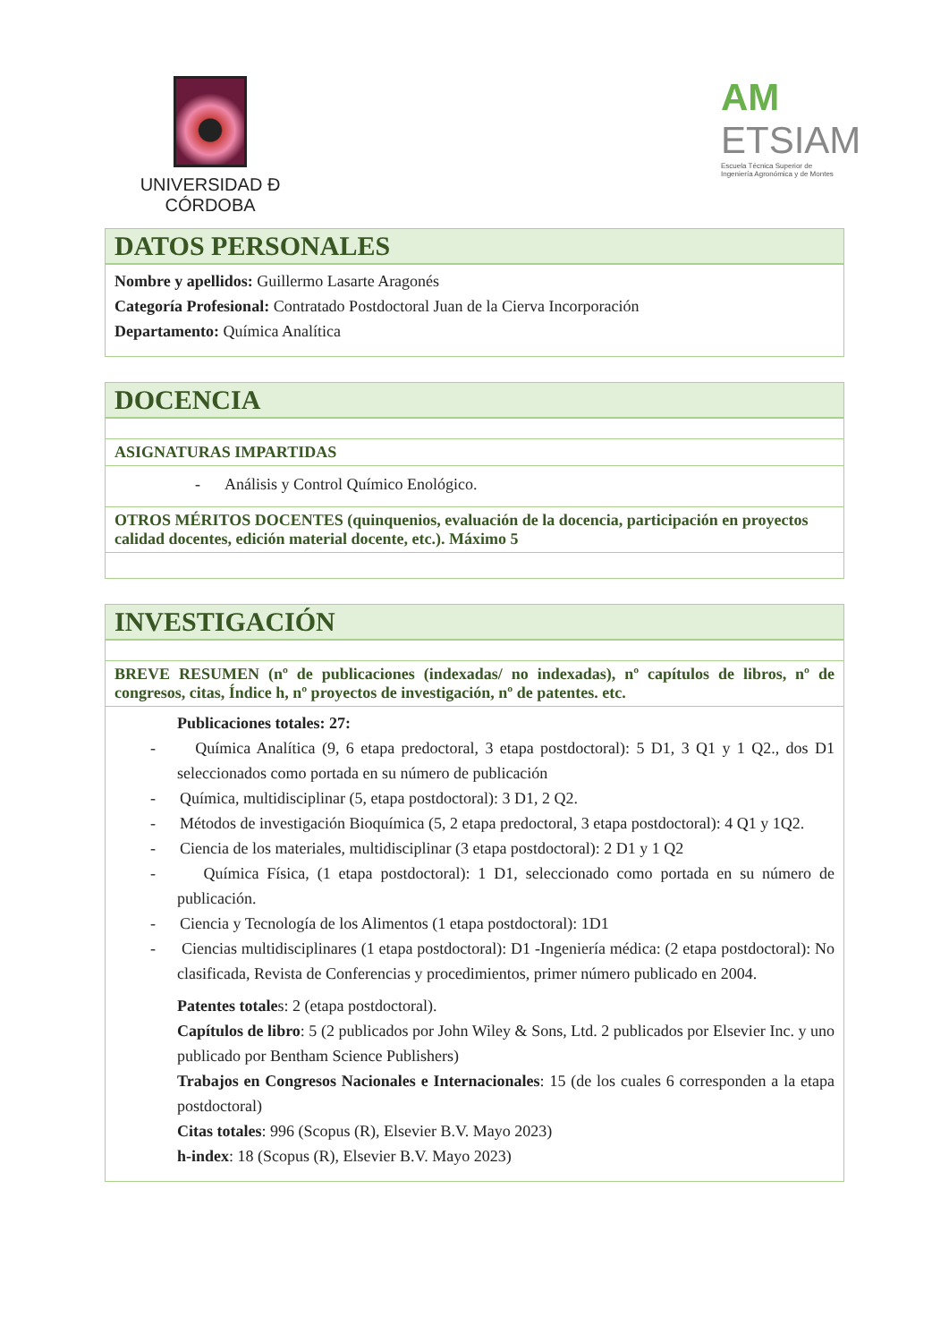UNIVERSIDAD Đ CÓRDOBA
AM
ETSIAM
Escuela Técnica Superior de
Ingeniería Agronómica y de Montes
| DATOS PERSONALES |
| --- |
| Nombre y apellidos: Guillermo Lasarte Aragonés Categoría Profesional: Contratado Postdoctoral Juan de la Cierva Incorporación Departamento: Química Analítica |
| DOCENCIA |
| --- |
| ASIGNATURAS IMPARTIDAS |
| - Análisis y Control Químico Enológico. |
| OTROS MÉRITOS DOCENTES (quinquenios, evaluación de la docencia, participación en proyectos calidad docentes, edición material docente, etc.). Máximo 5 |
| INVESTIGACIÓN |
| --- |
| BREVE RESUMEN (nº de publicaciones (indexadas/ no indexadas), nº capítulos de libros, nº de congresos, citas, Índice h, nº proyectos de investigación, nº de patentes. etc. |
| Publicaciones totales: 27: - Química Analítica (9, 6 etapa predoctoral, 3 etapa postdoctoral): 5 D1, 3 Q1 y 1 Q2., dos D1 seleccionados como portada en su número de publicación - Química, multidisciplinar (5, etapa postdoctoral): 3 D1, 2 Q2. - Métodos de investigación Bioquímica (5, 2 etapa predoctoral, 3 etapa postdoctoral): 4 Q1 y 1Q2. - Ciencia de los materiales, multidisciplinar (3 etapa postdoctoral): 2 D1 y 1 Q2 - Química Física, (1 etapa postdoctoral): 1 D1, seleccionado como portada en su número de publicación. - Ciencia y Tecnología de los Alimentos (1 etapa postdoctoral): 1D1 - Ciencias multidisciplinares (1 etapa postdoctoral): D1 -Ingeniería médica: (2 etapa postdoctoral): No clasificada, Revista de Conferencias y procedimientos, primer número publicado en 2004. Patentes totale s: 2 (etapa postdoctoral). Capítulos de libro : 5 (2 publicados por John Wiley & Sons, Ltd. 2 publicados por Elsevier Inc. y uno publicado por Bentham Science Publishers) Trabajos en Congresos Nacionales e Internacionales : 15 (de los cuales 6 corresponden a la etapa postdoctoral) Citas totales : 996 (Scopus (R), Elsevier B.V. Mayo 2023) h-index : 18 (Scopus (R), Elsevier B.V. Mayo 2023) |